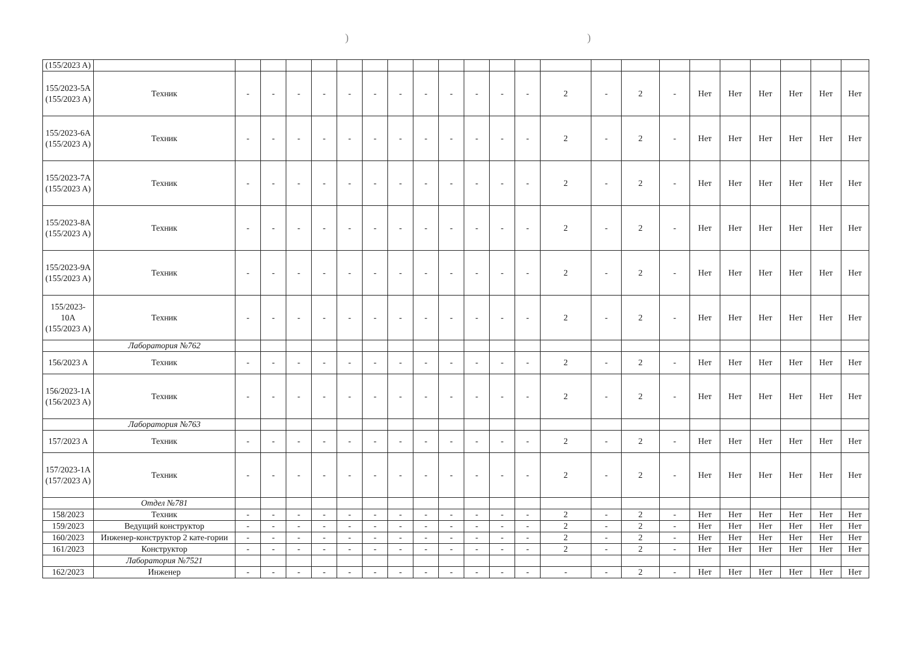))
| (155/2023 A) | | | | | | | | | | | | | | | | | | | | | | | |
| 155/2023-5A (155/2023 A) | Техник | - | - | - | - | - | - | - | - | - | - | - | - | 2 | - | 2 | - | Нет | Нет | Нет | Нет | Нет | Нет |
| 155/2023-6A (155/2023 A) | Техник | - | - | - | - | - | - | - | - | - | - | - | - | 2 | - | 2 | - | Нет | Нет | Нет | Нет | Нет | Нет |
| 155/2023-7A (155/2023 A) | Техник | - | - | - | - | - | - | - | - | - | - | - | - | 2 | - | 2 | - | Нет | Нет | Нет | Нет | Нет | Нет |
| 155/2023-8A (155/2023 A) | Техник | - | - | - | - | - | - | - | - | - | - | - | - | 2 | - | 2 | - | Нет | Нет | Нет | Нет | Нет | Нет |
| 155/2023-9A (155/2023 A) | Техник | - | - | - | - | - | - | - | - | - | - | - | - | 2 | - | 2 | - | Нет | Нет | Нет | Нет | Нет | Нет |
| 155/2023-10A (155/2023 A) | Техник | - | - | - | - | - | - | - | - | - | - | - | - | 2 | - | 2 | - | Нет | Нет | Нет | Нет | Нет | Нет |
| | Лаборатория №762 | | | | | | | | | | | | | | | | | | | | | | |
| 156/2023 A | Техник | - | - | - | - | - | - | - | - | - | - | - | - | 2 | - | 2 | - | Нет | Нет | Нет | Нет | Нет | Нет |
| 156/2023-1A (156/2023 A) | Техник | - | - | - | - | - | - | - | - | - | - | - | - | 2 | - | 2 | - | Нет | Нет | Нет | Нет | Нет | Нет |
| | Лаборатория №763 | | | | | | | | | | | | | | | | | | | | | | |
| 157/2023 A | Техник | - | - | - | - | - | - | - | - | - | - | - | - | 2 | - | 2 | - | Нет | Нет | Нет | Нет | Нет | Нет |
| 157/2023-1A (157/2023 A) | Техник | - | - | - | - | - | - | - | - | - | - | - | - | 2 | - | 2 | - | Нет | Нет | Нет | Нет | Нет | Нет |
| | Отдел №781 | | | | | | | | | | | | | | | | | | | | | | |
| 158/2023 | Техник | - | - | - | - | - | - | - | - | - | - | - | - | 2 | - | 2 | - | Нет | Нет | Нет | Нет | Нет | Нет |
| 159/2023 | Ведущий конструктор | - | - | - | - | - | - | - | - | - | - | - | - | 2 | - | 2 | - | Нет | Нет | Нет | Нет | Нет | Нет |
| 160/2023 | Инженер-конструктор 2 кате-гории | - | - | - | - | - | - | - | - | - | - | - | - | 2 | - | 2 | - | Нет | Нет | Нет | Нет | Нет | Нет |
| 161/2023 | Конструктор | - | - | - | - | - | - | - | - | - | - | - | - | 2 | - | 2 | - | Нет | Нет | Нет | Нет | Нет | Нет |
| | Лаборатория №7521 | | | | | | | | | | | | | | | | | | | | | | |
| 162/2023 | Инженер | - | - | - | - | - | - | - | - | - | - | - | - | - | - | 2 | - | Нет | Нет | Нет | Нет | Нет | Нет |